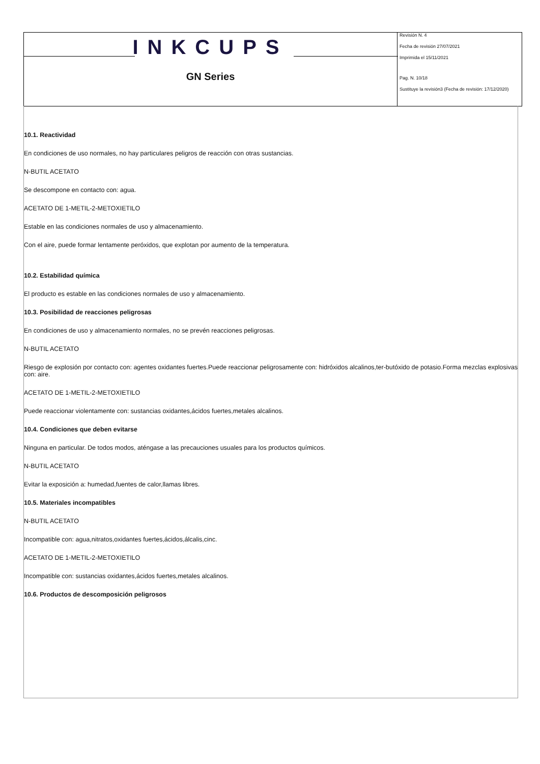INKCUPS
GN Series
Revisión N. 4
Fecha de revisión 27/07/2021
Imprimida el 15/11/2021
Pag. N. 10/18
Sustituye la revisión3 (Fecha de revisión: 17/12/2020)
10.1. Reactividad
En condiciones de uso normales, no hay particulares peligros de reacción con otras sustancias.
N-BUTIL ACETATO
Se descompone en contacto con: agua.
ACETATO DE 1-METIL-2-METOXIETILO
Estable en las condiciones normales de uso y almacenamiento.
Con el aire, puede formar lentamente peróxidos, que explotan por aumento de la temperatura.
10.2. Estabilidad química
El producto es estable en las condiciones normales de uso y almacenamiento.
10.3. Posibilidad de reacciones peligrosas
En condiciones de uso y almacenamiento normales, no se prevén reacciones peligrosas.
N-BUTIL ACETATO
Riesgo de explosión por contacto con: agentes oxidantes fuertes.Puede reaccionar peligrosamente con: hidróxidos alcalinos,ter-butóxido de potasio.Forma mezclas explosivas con: aire.
ACETATO DE 1-METIL-2-METOXIETILO
Puede reaccionar violentamente con: sustancias oxidantes,ácidos fuertes,metales alcalinos.
10.4. Condiciones que deben evitarse
Ninguna en particular. De todos modos, aténgase a las precauciones usuales para los productos químicos.
N-BUTIL ACETATO
Evitar la exposición a: humedad,fuentes de calor,llamas libres.
10.5. Materiales incompatibles
N-BUTIL ACETATO
Incompatible con: agua,nitratos,oxidantes fuertes,ácidos,álcalis,cinc.
ACETATO DE 1-METIL-2-METOXIETILO
Incompatible con: sustancias oxidantes,ácidos fuertes,metales alcalinos.
10.6. Productos de descomposición peligrosos